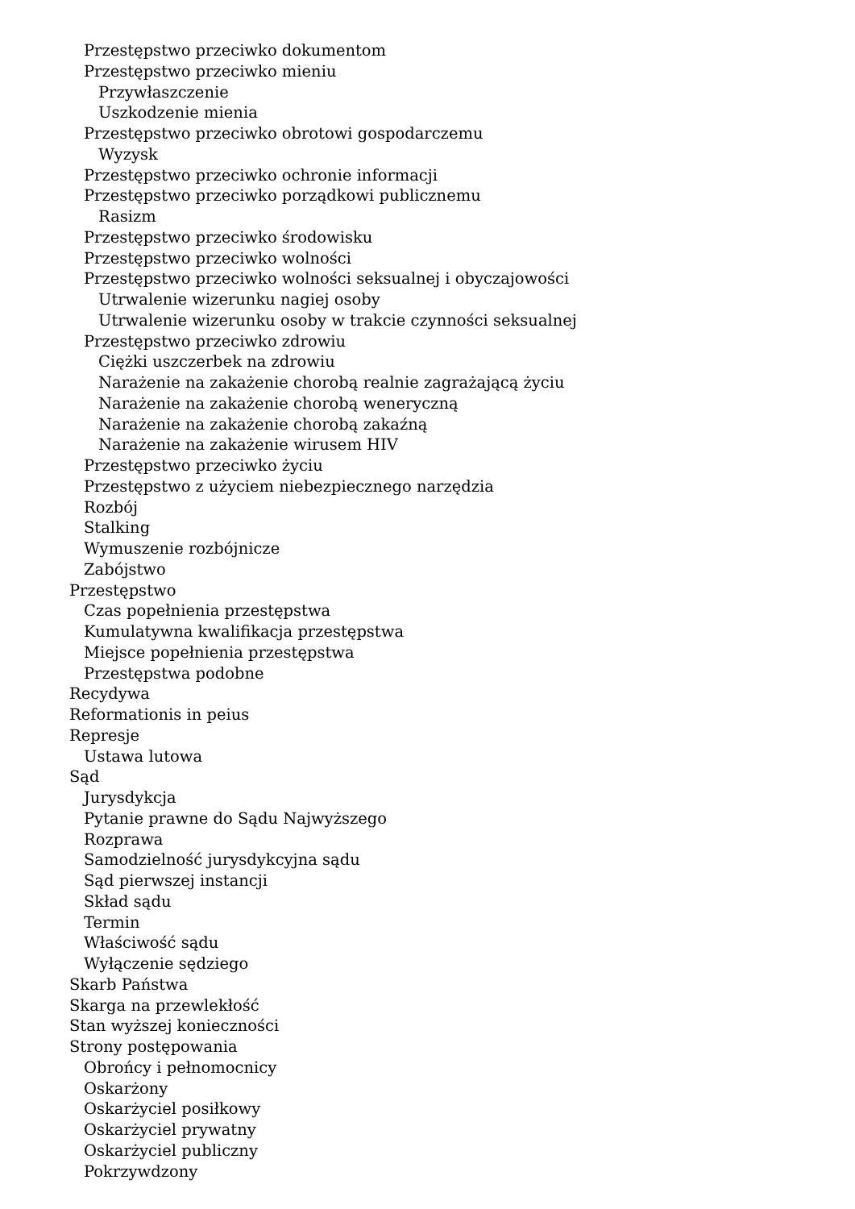Przestępstwo przeciwko dokumentom
Przestępstwo przeciwko mieniu
Przywłaszczenie
Uszkodzenie mienia
Przestępstwo przeciwko obrotowi gospodarczemu
Wyzysk
Przestępstwo przeciwko ochronie informacji
Przestępstwo przeciwko porządkowi publicznemu
Rasizm
Przestępstwo przeciwko środowisku
Przestępstwo przeciwko wolności
Przestępstwo przeciwko wolności seksualnej i obyczajowości
Utrwalenie wizerunku nagiej osoby
Utrwalenie wizerunku osoby w trakcie czynności seksualnej
Przestępstwo przeciwko zdrowiu
Ciężki uszczerbek na zdrowiu
Narażenie na zakażenie chorobą realnie zagrażającą życiu
Narażenie na zakażenie chorobą weneryczną
Narażenie na zakażenie chorobą zakaźną
Narażenie na zakażenie wirusem HIV
Przestępstwo przeciwko życiu
Przestępstwo z użyciem niebezpiecznego narzędzia
Rozbój
Stalking
Wymuszenie rozbójnicze
Zabójstwo
Przestępstwo
Czas popełnienia przestępstwa
Kumulatywna kwalifikacja przestępstwa
Miejsce popełnienia przestępstwa
Przestępstwa podobne
Recydywa
Reformationis in peius
Represje
Ustawa lutowa
Sąd
Jurysdykcja
Pytanie prawne do Sądu Najwyższego
Rozprawa
Samodzielność jurysdykcyjna sądu
Sąd pierwszej instancji
Skład sądu
Termin
Właściwość sądu
Wyłączenie sędziego
Skarb Państwa
Skarga na przewlekłość
Stan wyższej konieczności
Strony postępowania
Obrońcy i pełnomocnicy
Oskarżony
Oskarżyciel posiłkowy
Oskarżyciel prywatny
Oskarżyciel publiczny
Pokrzywdzony